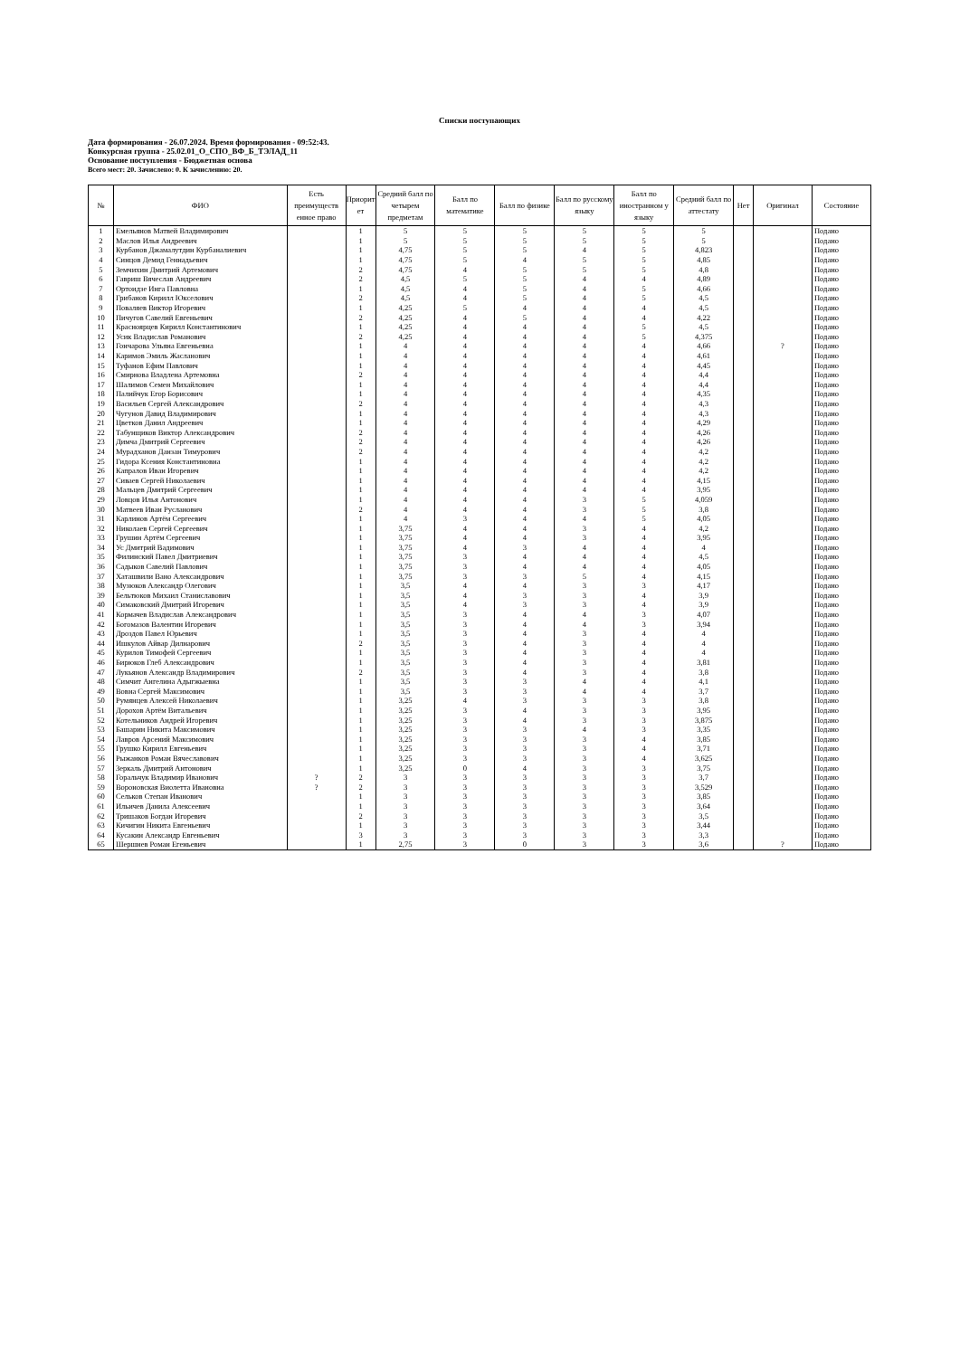Списки поступающих
Дата формирования - 26.07.2024. Время формирования - 09:52:43.
Конкурсная группа - 25.02.01_О_СПО_ВФ_Б_ТЭЛАД_11
Основание поступления - Бюджетная основа
Всего мест: 20. Зачислено: 0. К зачислению: 20.
| № | ФИО | Есть преимуществ енное право | Приорит ет | Средний балл по четырем предметам | Балл по математике | Балл по физике | Балл по русскому языку | Балл по иностранном у языку | Средний балл по аттестату | Нет | Оригинал | Состояние |
| --- | --- | --- | --- | --- | --- | --- | --- | --- | --- | --- | --- | --- |
| 1 | Емельянов Матвей Владимирович | | 1 | 5 | 5 | 5 | 5 | 5 | 5 | | | Подано |
| 2 | Маслов Илья Андреевич | | 1 | 5 | 5 | 5 | 5 | 5 | 5 | | | Подано |
| 3 | Курбанов Джамалутдин Курбаналиевич | | 1 | 4,75 | 5 | 5 | 4 | 5 | 4,823 | | | Подано |
| 4 | Синцов Демид Геннадьевич | | 1 | 4,75 | 5 | 4 | 5 | 5 | 4,85 | | | Подано |
| 5 | Земчихин Дмитрий Артемович | | 2 | 4,75 | 4 | 5 | 5 | 5 | 4,8 | | | Подано |
| 6 | Гавриш Вячеслав Андреевич | | 2 | 4,5 | 5 | 5 | 4 | 4 | 4,89 | | | Подано |
| 7 | Ортоидзе Инга Павловна | | 1 | 4,5 | 4 | 5 | 4 | 5 | 4,66 | | | Подано |
| 8 | Грибанов Кирилл Юкселович | | 2 | 4,5 | 4 | 5 | 4 | 5 | 4,5 | | | Подано |
| 9 | Поваляев Виктор Игоревич | | 1 | 4,25 | 5 | 4 | 4 | 4 | 4,5 | | | Подано |
| 10 | Пичугов Савелий Евгеньевич | | 2 | 4,25 | 4 | 5 | 4 | 4 | 4,22 | | | Подано |
| 11 | Красноярцев Кирилл Константинович | | 1 | 4,25 | 4 | 4 | 4 | 5 | 4,5 | | | Подано |
| 12 | Усик Владислав Романович | | 2 | 4,25 | 4 | 4 | 4 | 5 | 4,375 | | | Подано |
| 13 | Гончарова Ульяна Евгеньевна | | 1 | 4 | 4 | 4 | 4 | 4 | 4,66 | | ? | Подано |
| 14 | Каримов Эмиль Жасланович | | 1 | 4 | 4 | 4 | 4 | 4 | 4,61 | | | Подано |
| 15 | Туфанов Ефим Павлович | | 1 | 4 | 4 | 4 | 4 | 4 | 4,45 | | | Подано |
| 16 | Смирнова Владлена Артемовна | | 2 | 4 | 4 | 4 | 4 | 4 | 4,4 | | | Подано |
| 17 | Шалимов Семен Михайлович | | 1 | 4 | 4 | 4 | 4 | 4 | 4,4 | | | Подано |
| 18 | Палийчук Егор Борисович | | 1 | 4 | 4 | 4 | 4 | 4 | 4,35 | | | Подано |
| 19 | Васильев Сергей Александрович | | 2 | 4 | 4 | 4 | 4 | 4 | 4,3 | | | Подано |
| 20 | Чугунов Давид Владимирович | | 1 | 4 | 4 | 4 | 4 | 4 | 4,3 | | | Подано |
| 21 | Цветков Данил Андреевич | | 1 | 4 | 4 | 4 | 4 | 4 | 4,29 | | | Подано |
| 22 | Табунщиков Виктор Александрович | | 2 | 4 | 4 | 4 | 4 | 4 | 4,26 | | | Подано |
| 23 | Димча Дмитрий Сергеевич | | 2 | 4 | 4 | 4 | 4 | 4 | 4,26 | | | Подано |
| 24 | Мурадханов Данзан Тимурович | | 2 | 4 | 4 | 4 | 4 | 4 | 4,2 | | | Подано |
| 25 | Гидора Ксения Константиновна | | 1 | 4 | 4 | 4 | 4 | 4 | 4,2 | | | Подано |
| 26 | Капралов Иван Игоревич | | 1 | 4 | 4 | 4 | 4 | 4 | 4,2 | | | Подано |
| 27 | Сиваев Сергей Николаевич | | 1 | 4 | 4 | 4 | 4 | 4 | 4,15 | | | Подано |
| 28 | Мальцев Дмитрий Сергеевич | | 1 | 4 | 4 | 4 | 4 | 4 | 3,95 | | | Подано |
| 29 | Ловцов Илья Антонович | | 1 | 4 | 4 | 4 | 3 | 5 | 4,059 | | | Подано |
| 30 | Матвеев Иван Русланович | | 2 | 4 | 4 | 4 | 3 | 5 | 3,8 | | | Подано |
| 31 | Карлинов Артём Сергеевич | | 1 | 4 | 3 | 4 | 4 | 5 | 4,05 | | | Подано |
| 32 | Николаев Сергей Сергеевич | | 1 | 3,75 | 4 | 4 | 3 | 4 | 4,2 | | | Подано |
| 33 | Грушин Артём Сергеевич | | 1 | 3,75 | 4 | 4 | 3 | 4 | 3,95 | | | Подано |
| 34 | Ус Дмитрий Вадимович | | 1 | 3,75 | 4 | 3 | 4 | 4 | 4 | | | Подано |
| 35 | Филинский Павел Дмитриевич | | 1 | 3,75 | 3 | 4 | 4 | 4 | 4,5 | | | Подано |
| 36 | Садыков Савелий Павлович | | 1 | 3,75 | 3 | 4 | 4 | 4 | 4,05 | | | Подано |
| 37 | Хаташвили Вано Александрович | | 1 | 3,75 | 3 | 3 | 5 | 4 | 4,15 | | | Подано |
| 38 | Музюков Александр Олегович | | 1 | 3,5 | 4 | 4 | 3 | 3 | 4,17 | | | Подано |
| 39 | Бельтюков Михаил Станиславович | | 1 | 3,5 | 4 | 3 | 3 | 4 | 3,9 | | | Подано |
| 40 | Симаковский Дмитрий Игоревич | | 1 | 3,5 | 4 | 3 | 3 | 4 | 3,9 | | | Подано |
| 41 | Кормачев Владислав Александрович | | 1 | 3,5 | 3 | 4 | 4 | 3 | 4,07 | | | Подано |
| 42 | Богомазов Валентин Игоревич | | 1 | 3,5 | 3 | 4 | 4 | 3 | 3,94 | | | Подано |
| 43 | Дроздов Павел Юрьевич | | 1 | 3,5 | 3 | 4 | 3 | 4 | 4 | | | Подано |
| 44 | Ишкулов Айвар Дилнарович | | 2 | 3,5 | 3 | 4 | 3 | 4 | 4 | | | Подано |
| 45 | Курилов Тимофей Сергеевич | | 1 | 3,5 | 3 | 4 | 3 | 4 | 4 | | | Подано |
| 46 | Бирюков Глеб Александрович | | 1 | 3,5 | 3 | 4 | 3 | 4 | 3,81 | | | Подано |
| 47 | Лукьянов Александр Владимирович | | 2 | 3,5 | 3 | 4 | 3 | 4 | 3,8 | | | Подано |
| 48 | Симчит Ангелина Адыгжыевна | | 1 | 3,5 | 3 | 3 | 4 | 4 | 4,1 | | | Подано |
| 49 | Вовна Сергей Максимович | | 1 | 3,5 | 3 | 3 | 4 | 4 | 3,7 | | | Подано |
| 50 | Румянцев Алексей Николаевич | | 1 | 3,25 | 4 | 3 | 3 | 3 | 3,8 | | | Подано |
| 51 | Дорохов Артём Витальевич | | 1 | 3,25 | 3 | 4 | 3 | 3 | 3,95 | | | Подано |
| 52 | Котельников Андрей Игоревич | | 1 | 3,25 | 3 | 4 | 3 | 3 | 3,875 | | | Подано |
| 53 | Башарин Никита Максимович | | 1 | 3,25 | 3 | 3 | 4 | 3 | 3,35 | | | Подано |
| 54 | Лавров Арсений Максимович | | 1 | 3,25 | 3 | 3 | 3 | 4 | 3,85 | | | Подано |
| 55 | Грушко Кирилл Евгеньевич | | 1 | 3,25 | 3 | 3 | 3 | 4 | 3,71 | | | Подано |
| 56 | Рыжанков Роман Вячеславович | | 1 | 3,25 | 3 | 3 | 3 | 4 | 3,625 | | | Подано |
| 57 | Зеркаль Дмитрий Антонович | | 1 | 3,25 | 0 | 4 | 3 | 3 | 3,75 | | | Подано |
| 58 | Горальчук Владимир Иванович | ? | 2 | 3 | 3 | 3 | 3 | 3 | 3,7 | | | Подано |
| 59 | Вороновская Виолетта Ивановна | ? | 2 | 3 | 3 | 3 | 3 | 3 | 3,529 | | | Подано |
| 60 | Сельков Степан Иванович | | 1 | 3 | 3 | 3 | 3 | 3 | 3,85 | | | Подано |
| 61 | Ильичев Данила Алексеевич | | 1 | 3 | 3 | 3 | 3 | 3 | 3,64 | | | Подано |
| 62 | Тришаков Богдан Игоревич | | 2 | 3 | 3 | 3 | 3 | 3 | 3,5 | | | Подано |
| 63 | Кичигин Никита Евгеньевич | | 1 | 3 | 3 | 3 | 3 | 3 | 3,44 | | | Подано |
| 64 | Кусакин Александр Евгеньевич | | 3 | 3 | 3 | 3 | 3 | 3 | 3,3 | | | Подано |
| 65 | Шершнев Роман Егеньевич | | 1 | 2,75 | 3 | 0 | 3 | 3 | 3,6 | | ? | Подано |